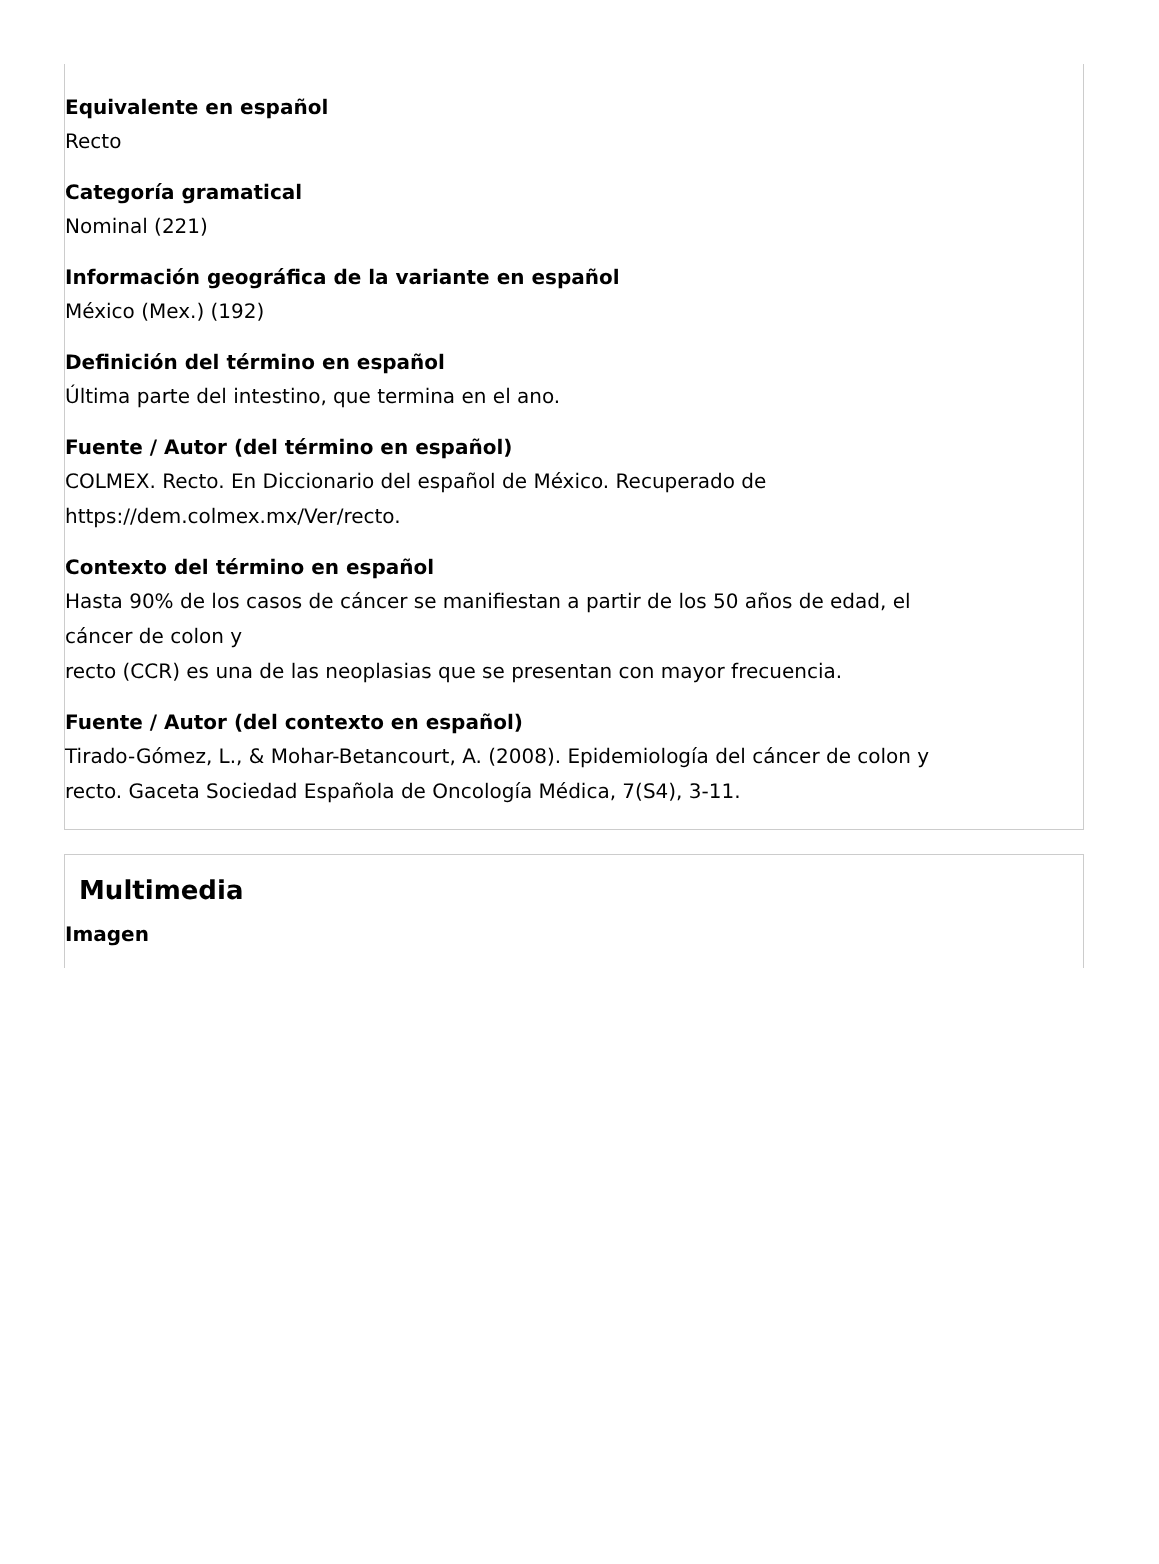Equivalente en español
Recto
Categoría gramatical
Nominal (221)
Información geográfica de la variante en español
México (Mex.) (192)
Definición del término en español
Última parte del intestino, que termina en el ano.
Fuente / Autor (del término en español)
COLMEX. Recto. En Diccionario del español de México. Recuperado de
https://dem.colmex.mx/Ver/recto.
Contexto del término en español
Hasta 90% de los casos de cáncer se manifiestan a partir de los 50 años de edad, el
cáncer de colon y
recto (CCR) es una de las neoplasias que se presentan con mayor frecuencia.
Fuente / Autor (del contexto en español)
Tirado-Gómez, L., & Mohar-Betancourt, A. (2008). Epidemiología del cáncer de colon y
recto. Gaceta Sociedad Española de Oncología Médica, 7(S4), 3-11.
Multimedia
Imagen